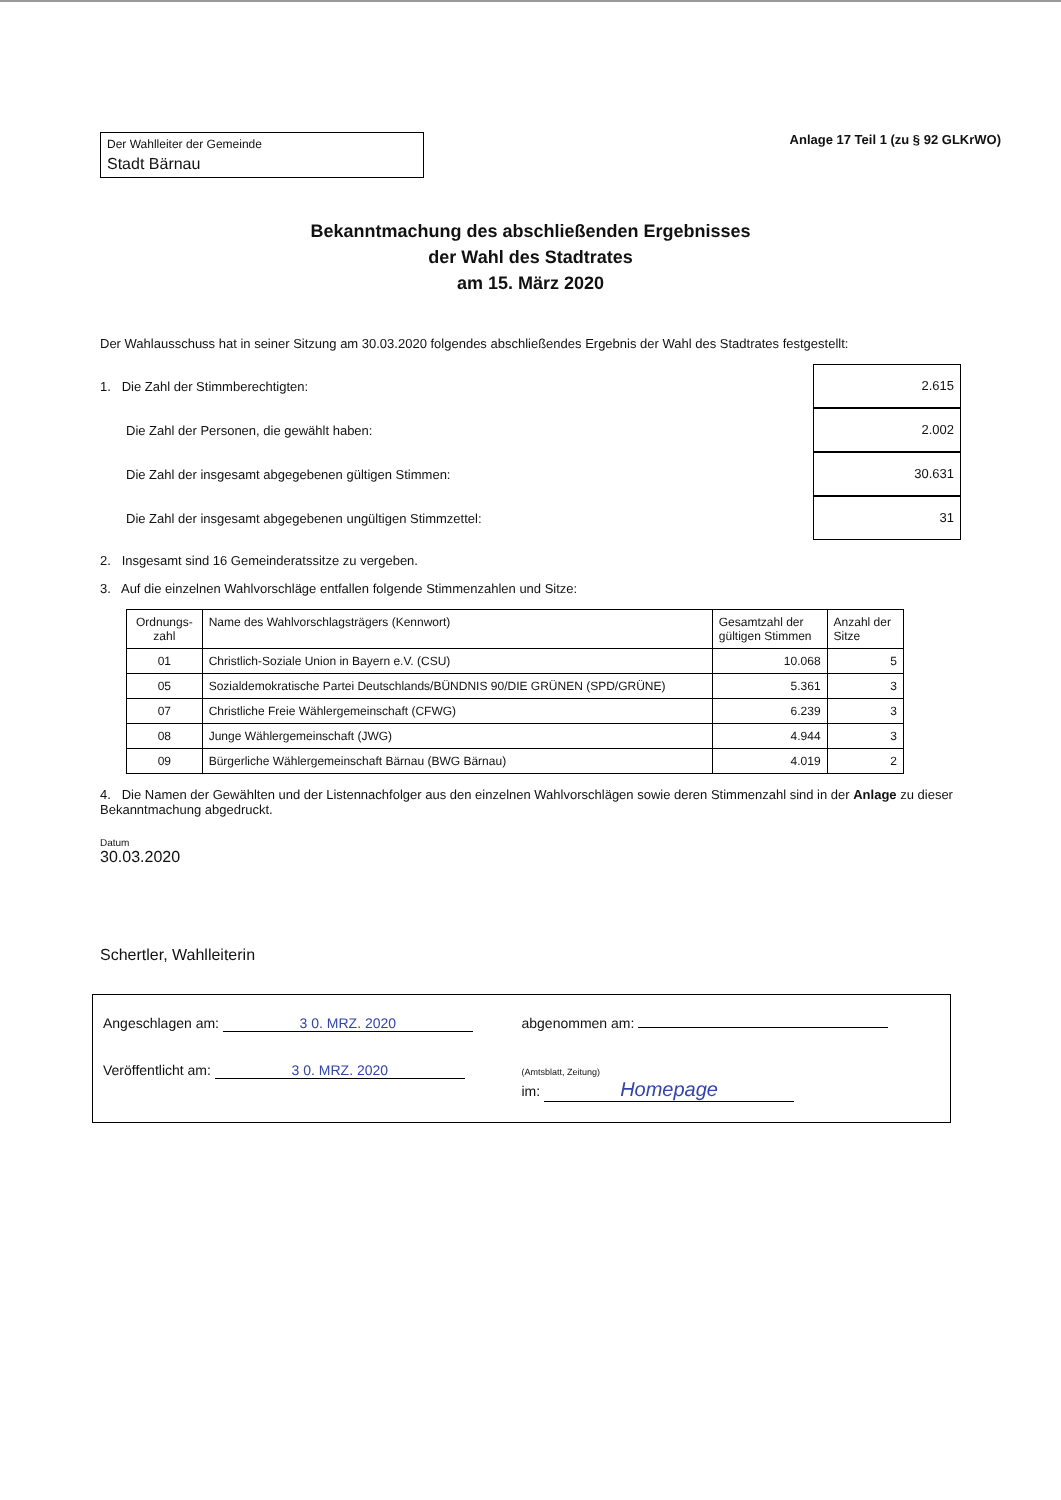Der Wahlleiter der Gemeinde
Stadt Bärnau
Anlage 17 Teil 1 (zu § 92 GLKrWO)
Bekanntmachung des abschließenden Ergebnisses
der Wahl des Stadtrates
am 15. März 2020
Der Wahlausschuss hat in seiner Sitzung am 30.03.2020 folgendes abschließendes Ergebnis der Wahl des Stadtrates festgestellt:
1. Die Zahl der Stimmberechtigten: 2.615
Die Zahl der Personen, die gewählt haben: 2.002
Die Zahl der insgesamt abgegebenen gültigen Stimmen: 30.631
Die Zahl der insgesamt abgegebenen ungültigen Stimmzettel: 31
2. Insgesamt sind 16 Gemeinderatssitze zu vergeben.
3. Auf die einzelnen Wahlvorschläge entfallen folgende Stimmenzahlen und Sitze:
| Ordnungs- zahl | Name des Wahlvorschlagsträgers (Kennwort) | Gesamtzahl der gültigen Stimmen | Anzahl der Sitze |
| --- | --- | --- | --- |
| 01 | Christlich-Soziale Union in Bayern e.V. (CSU) | 10.068 | 5 |
| 05 | Sozialdemokratische Partei Deutschlands/BÜNDNIS 90/DIE GRÜNEN (SPD/GRÜNE) | 5.361 | 3 |
| 07 | Christliche Freie Wählergemeinschaft (CFWG) | 6.239 | 3 |
| 08 | Junge Wählergemeinschaft (JWG) | 4.944 | 3 |
| 09 | Bürgerliche Wählergemeinschaft Bärnau (BWG Bärnau) | 4.019 | 2 |
4. Die Namen der Gewählten und der Listennachfolger aus den einzelnen Wahlvorschlägen sowie deren Stimmenzahl sind in der Anlage zu dieser Bekanntmachung abgedruckt.
Datum
30.03.2020
Schertler, Wahlleiterin
Angeschlagen am: 3 0. MRZ. 2020
abgenommen am:
Veröffentlicht am: 3 0. MRZ. 2020
(Amtsblatt, Zeitung)
im: Homepage